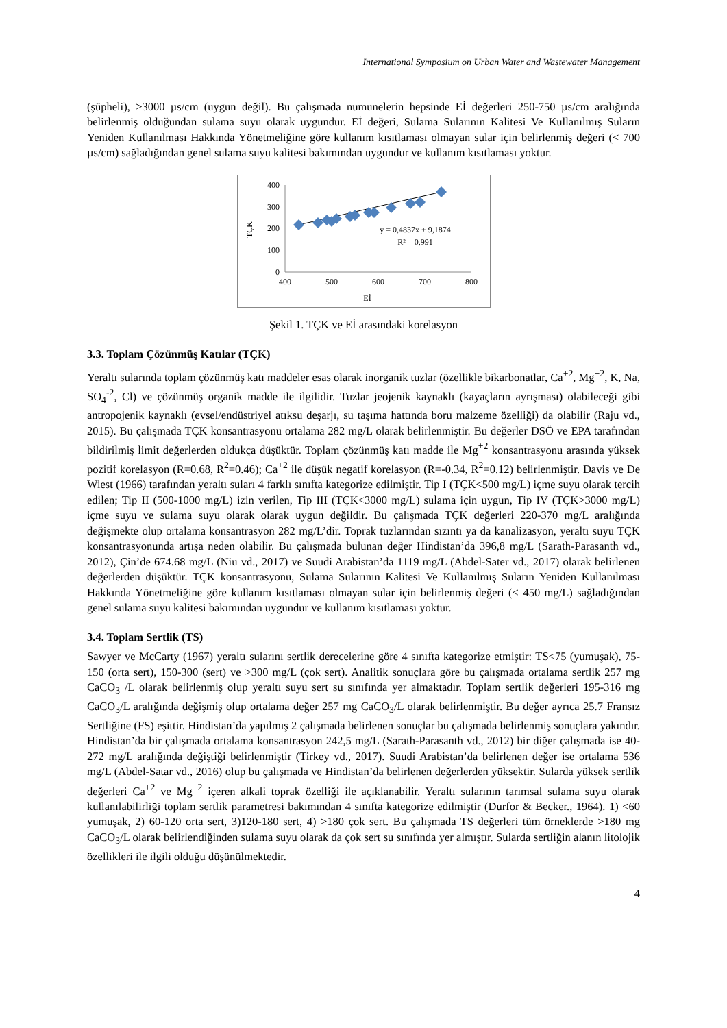International Symposium on Urban Water and Wastewater Management
(şüpheli), >3000 µs/cm (uygun değil). Bu çalışmada numunelerin hepsinde Eİ değerleri 250-750 µs/cm aralığında belirlenmiş olduğundan sulama suyu olarak uygundur. Eİ değeri, Sulama Sularının Kalitesi Ve Kullanılmış Suların Yeniden Kullanılması Hakkında Yönetmeliğine göre kullanım kısıtlaması olmayan sular için belirlenmiş değeri (< 700 µs/cm) sağladığından genel sulama suyu kalitesi bakımından uygundur ve kullanım kısıtlaması yoktur.
400
300
200
100
0
400
500
600
700
800
Eİ
TÇK
y = 0,4837x + 9,1874
R² = 0,991
Şekil 1. TÇK ve Eİ arasındaki korelasyon
3.3. Toplam Çözünmüş Katılar (TÇK)
Yeraltı sularında toplam çözünmüş katı maddeler esas olarak inorganik tuzlar (özellikle bikarbonatlar, Ca<sup>+2</sup>, Mg<sup>+2</sup>, K, Na, SO<sub>4</sub><sup>-2</sup>, Cl) ve çözünmüş organik madde ile ilgilidir. Tuzlar jeojenik kaynaklı (kayaçların ayrışması) olabileceği gibi antropojenik kaynaklı (evsel/endüstriyel atıksu deşarjı, su taşıma hattında boru malzeme özelliği) da olabilir (Raju vd., 2015). Bu çalışmada TÇK konsantrasyonu ortalama 282 mg/L olarak belirlenmiştir. Bu değerler DSÖ ve EPA tarafından bildirilmiş limit değerlerden oldukça düşüktür. Toplam çözünmüş katı madde ile Mg<sup>+2</sup> konsantrasyonu arasında yüksek pozitif korelasyon (R=0.68, R<sup>2</sup>=0.46); Ca<sup>+2</sup> ile düşük negatif korelasyon (R=-0.34, R<sup>2</sup>=0.12) belirlenmiştir. Davis ve De Wiest (1966) tarafından yeraltı suları 4 farklı sınıfta kategorize edilmiştir. Tip I (TÇK<500 mg/L) içme suyu olarak tercih edilen; Tip II (500-1000 mg/L) izin verilen, Tip III (TÇK<3000 mg/L) sulama için uygun, Tip IV (TÇK>3000 mg/L) içme suyu ve sulama suyu olarak olarak uygun değildir. Bu çalışmada TÇK değerleri 220-370 mg/L aralığında değişmekte olup ortalama konsantrasyon 282 mg/L’dir. Toprak tuzlarından sızıntı ya da kanalizasyon, yeraltı suyu TÇK konsantrasyonunda artışa neden olabilir. Bu çalışmada bulunan değer Hindistan’da 396,8 mg/L (Sarath-Parasanth vd., 2012), Çin’de 674.68 mg/L (Niu vd., 2017) ve Suudi Arabistan’da 1119 mg/L (Abdel-Sater vd., 2017) olarak belirlenen değerlerden düşüktür. TÇK konsantrasyonu, Sulama Sularının Kalitesi Ve Kullanılmış Suların Yeniden Kullanılması Hakkında Yönetmeliğine göre kullanım kısıtlaması olmayan sular için belirlenmiş değeri (< 450 mg/L) sağladığından genel sulama suyu kalitesi bakımından uygundur ve kullanım kısıtlaması yoktur.
3.4. Toplam Sertlik (TS)
Sawyer ve McCarty (1967) yeraltı sularını sertlik derecelerine göre 4 sınıfta kategorize etmiştir: TS<75 (yumuşak), 75-150 (orta sert), 150-300 (sert) ve >300 mg/L (çok sert). Analitik sonuçlara göre bu çalışmada ortalama sertlik 257 mg CaCO<sub>3</sub> /L olarak belirlenmiş olup yeraltı suyu sert su sınıfında yer almaktadır. Toplam sertlik değerleri 195-316 mg CaCO<sub>3</sub>/L aralığında değişmiş olup ortalama değer 257 mg CaCO<sub>3</sub>/L olarak belirlenmiştir. Bu değer ayrıca 25.7 Fransız Sertliğine (FS) eşittir. Hindistan’da yapılmış 2 çalışmada belirlenen sonuçlar bu çalışmada belirlenmiş sonuçlara yakındır. Hindistan’da bir çalışmada ortalama konsantrasyon 242,5 mg/L (Sarath-Parasanth vd., 2012) bir diğer çalışmada ise 40-272 mg/L aralığında değiştiği belirlenmiştir (Tirkey vd., 2017). Suudi Arabistan’da belirlenen değer ise ortalama 536 mg/L (Abdel-Satar vd., 2016) olup bu çalışmada ve Hindistan’da belirlenen değerlerden yüksektir. Sularda yüksek sertlik değerleri Ca<sup>+2</sup> ve Mg<sup>+2</sup> içeren alkali toprak özelliği ile açıklanabilir. Yeraltı sularının tarımsal sulama suyu olarak kullanılabilirliği toplam sertlik parametresi bakımından 4 sınıfta kategorize edilmiştir (Durfor & Becker., 1964). 1) <60 yumuşak, 2) 60-120 orta sert, 3)120-180 sert, 4) >180 çok sert. Bu çalışmada TS değerleri tüm örneklerde >180 mg CaCO<sub>3</sub>/L olarak belirlendiğinden sulama suyu olarak da çok sert su sınıfında yer almıştır. Sularda sertliğin alanın litolojik özellikleri ile ilgili olduğu düşünülmektedir.
4